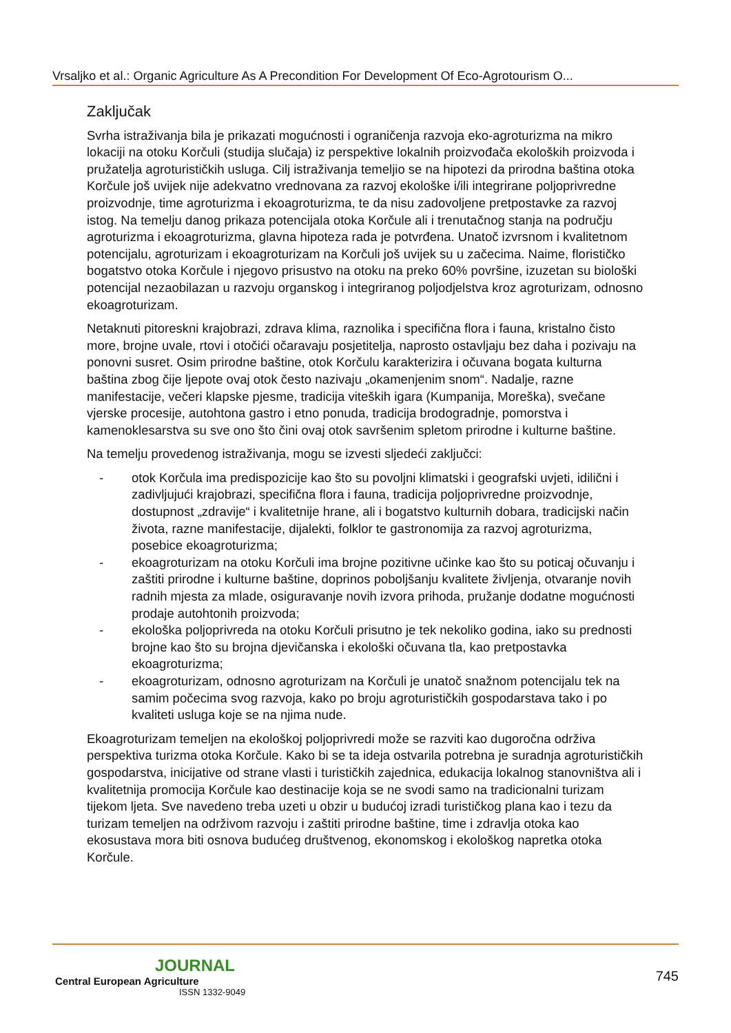Vrsaljko et al.: Organic Agriculture As A Precondition For Development Of Eco-Agrotourism O...
Zaključak
Svrha istraživanja bila je prikazati mogućnosti i ograničenja razvoja eko-agroturizma na mikro lokaciji na otoku Korčuli (studija slučaja) iz perspektive lokalnih proizvođača ekoloških proizvoda i pružatelja agroturističkih usluga. Cilj istraživanja temeljio se na hipotezi da prirodna baština otoka Korčule još uvijek nije adekvatno vrednovana za razvoj ekološke i/ili integrirane poljoprivredne proizvodnje, time agroturizma i ekoagroturizma, te da nisu zadovoljene pretpostavke za razvoj istog. Na temelju danog prikaza potencijala otoka Korčule ali i trenutačnog stanja na području agroturizma i ekoagroturizma, glavna hipoteza rada je potvrđena. Unatoč izvrsnom i kvalitetnom potencijalu, agroturizam i ekoagroturizam na Korčuli još uvijek su u začecima. Naime, florističko bogatstvo otoka Korčule i njegovo prisustvo na otoku na preko 60% površine, izuzetan su biološki potencijal nezaobilazan u razvoju organskog i integriranog poljodjelstva kroz agroturizam, odnosno ekoagroturizam.
Netaknuti pitoreskni krajobrazi, zdrava klima, raznolika i specifična flora i fauna, kristalno čisto more, brojne uvale, rtovi i otočići očaravaju posjetitelja, naprosto ostavljaju bez daha i pozivaju na ponovni susret. Osim prirodne baštine, otok Korčulu karakterizira i očuvana bogata kulturna baština zbog čije ljepote ovaj otok često nazivaju „okamenjenim snom“. Nadalje, razne manifestacije, večeri klapske pjesme, tradicija viteških igara (Kumpanija, Moreška), svečane vjerske procesije, autohtona gastro i etno ponuda, tradicija brodogradnje, pomorstva i kamenoklesarstva su sve ono što čini ovaj otok savršenim spletom prirodne i kulturne baštine.
Na temelju provedenog istraživanja, mogu se izvesti sljedeći zaključci:
- otok Korčula ima predispozicije kao što su povoljni klimatski i geografski uvjeti, idilični i zadivljujući krajobrazi, specifična flora i fauna, tradicija poljoprivredne proizvodnje, dostupnost „zdravije“ i kvalitetnije hrane, ali i bogatstvo kulturnih dobara, tradicijski način života, razne manifestacije, dijalekti, folklor te gastronomija za razvoj agroturizma, posebice ekoagroturizma;
- ekoagroturizam na otoku Korčuli ima brojne pozitivne učinke kao što su poticaj očuvanju i zaštiti prirodne i kulturne baštine, doprinos poboljšanju kvalitete življenja, otvaranje novih radnih mjesta za mlade, osiguravanje novih izvora prihoda, pružanje dodatne mogućnosti prodaje autohtonih proizvoda;
- ekološka poljoprivreda na otoku Korčuli prisutno je tek nekoliko godina, iako su prednosti brojne kao što su brojna djevičanska i ekološki očuvana tla, kao pretpostavka ekoagroturizma;
- ekoagroturizam, odnosno agroturizam na Korčuli je unatoč snažnom potencijalu tek na samim počecima svog razvoja, kako po broju agroturističkih gospodarstava tako i po kvaliteti usluga koje se na njima nude.
Ekoagroturizam temeljen na ekološkoj poljoprivredi može se razviti kao dugoročna održiva perspektiva turizma otoka Korčule. Kako bi se ta ideja ostvarila potrebna je suradnja agroturističkih gospodarstva, inicijative od strane vlasti i turističkih zajednica, edukacija lokalnog stanovništva ali i kvalitetnija promocija Korčule kao destinacije koja se ne svodi samo na tradicionalni turizam tijekom ljeta. Sve navedeno treba uzeti u obzir u budućoj izradi turističkog plana kao i tezu da turizam temeljen na održivom razvoju i zaštiti prirodne baštine, time i zdravlja otoka kao ekosustava mora biti osnova budućeg društvenog, ekonomskog i ekološkog napretka otoka Korčule.
JOURNAL
Central European Agriculture
ISSN 1332-9049
745